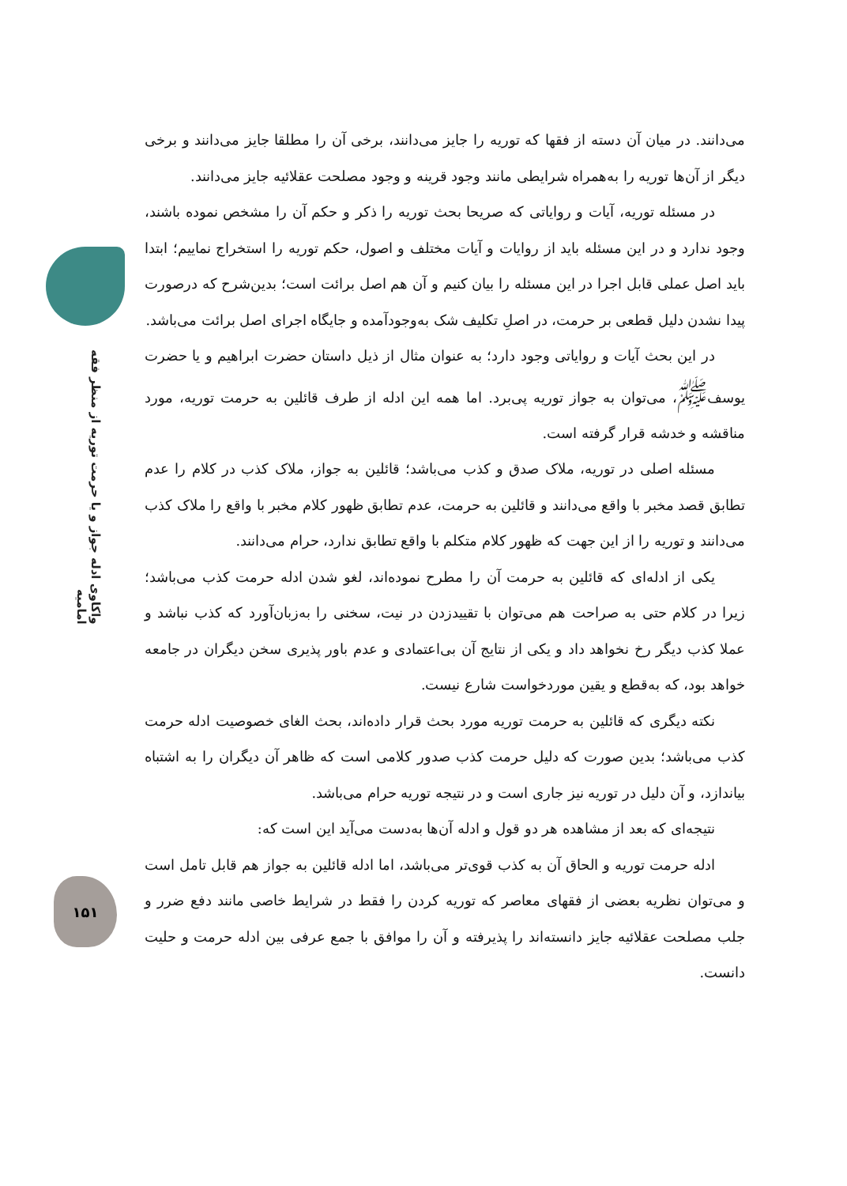واکاوی ادله جواز و یا حرمت توریه از منظر فقه امامیه
۱۵۱
می‌دانند. در میان آن دسته از فقها که توریه را جایز می‌دانند، برخی آن را مطلقا جایز می‌دانند و برخی دیگر از آن‌ها توریه را به‌همراه شرایطی مانند وجود قرینه و وجود مصلحت عقلائیه جایز می‌دانند.
در مسئله توریه، آیات و روایاتی که صریحا بحث توریه را ذکر و حکم آن را مشخص نموده باشند، وجود ندارد و در این مسئله باید از روایات و آیات مختلف و اصول، حکم توریه را استخراج نماییم؛ ابتدا باید اصل عملی قابل اجرا در این مسئله را بیان کنیم و آن هم اصل برائت است؛ بدین‌شرح که درصورت پیدا نشدن دلیل قطعی بر حرمت، در اصلِ تکلیف شک به‌وجودآمده و جایگاه اجرای اصل برائت می‌باشد.
در این بحث آیات و روایاتی وجود دارد؛ به عنوان مثال از ذیل داستان حضرت ابراهیم و یا حضرت یوسف<sup>ﷺ</sup>، می‌توان به جواز توریه پی‌برد. اما همه این ادله از طرف قائلین به حرمت توریه، مورد مناقشه و خدشه قرار گرفته است.
مسئله اصلی در توریه، ملاک صدق و کذب می‌باشد؛ قائلین به جواز، ملاک کذب در کلام را عدم تطابق قصد مخبر با واقع می‌دانند و قائلین به حرمت، عدم تطابق ظهور کلام مخبر با واقع را ملاک کذب می‌دانند و توریه را از این جهت که ظهور کلام متکلم با واقع تطابق ندارد، حرام می‌دانند.
یکی از ادله‌ای که قائلین به حرمت آن را مطرح نموده‌اند، لغو شدن ادله حرمت کذب می‌باشد؛ زیرا در کلام حتی به صراحت هم می‌توان با تقییدزدن در نیت، سخنی را به‌زبان‌آورد که کذب نباشد و عملا کذب دیگر رخ نخواهد داد و یکی از نتایج آن بی‌اعتمادی و عدم باور پذیری سخن دیگران در جامعه خواهد بود، که به‌قطع و یقین موردخواست شارع نیست.
نکته دیگری که قائلین به حرمت توریه مورد بحث قرار داده‌اند، بحث الغای خصوصیت ادله حرمت کذب می‌باشد؛ بدین صورت که دلیل حرمت کذب صدور کلامی است که ظاهر آن دیگران را به اشتباه بیاندازد، و آن دلیل در توریه نیز جاری است و در نتیجه توریه حرام می‌باشد.
نتیجه‌ای که بعد از مشاهده هر دو قول و ادله آن‌ها به‌دست می‌آید این است که:
ادله حرمت توریه و الحاق آن به کذب قوی‌تر می‌باشد، اما ادله قائلین به جواز هم قابل تامل است و می‌توان نظریه بعضی از فقهای معاصر که توریه کردن را فقط در شرایط خاصی مانند دفع ضرر و جلب مصلحت عقلائیه جایز دانسته‌اند را پذیرفته و آن را موافق با جمع عرفی بین ادله حرمت و حلیت دانست.